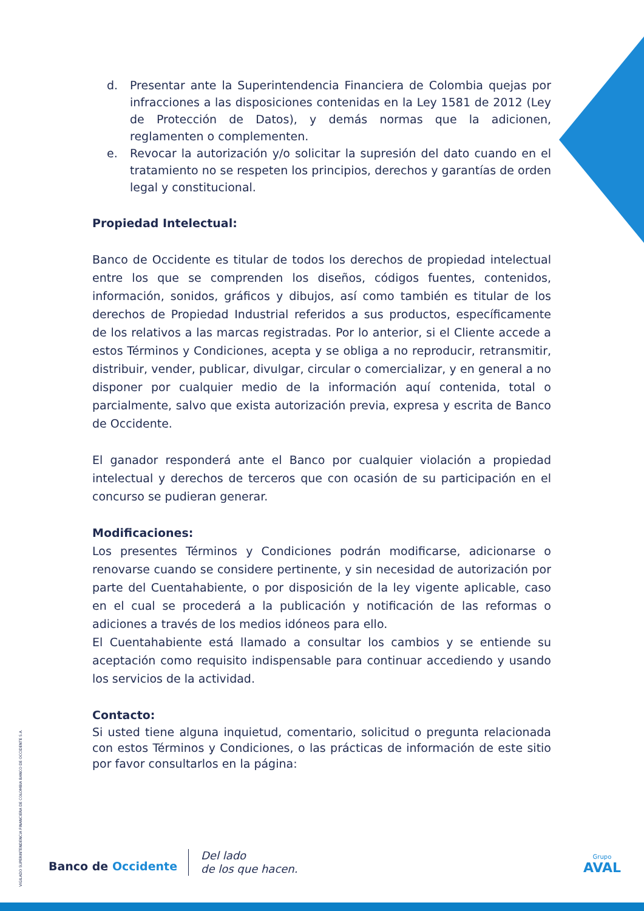d. Presentar ante la Superintendencia Financiera de Colombia quejas por infracciones a las disposiciones contenidas en la Ley 1581 de 2012 (Ley de Protección de Datos), y demás normas que la adicionen, reglamenten o complementen.
e. Revocar la autorización y/o solicitar la supresión del dato cuando en el tratamiento no se respeten los principios, derechos y garantías de orden legal y constitucional.
Propiedad Intelectual:
Banco de Occidente es titular de todos los derechos de propiedad intelectual entre los que se comprenden los diseños, códigos fuentes, contenidos, información, sonidos, gráficos y dibujos, así como también es titular de los derechos de Propiedad Industrial referidos a sus productos, específicamente de los relativos a las marcas registradas. Por lo anterior, si el Cliente accede a estos Términos y Condiciones, acepta y se obliga a no reproducir, retransmitir, distribuir, vender, publicar, divulgar, circular o comercializar, y en general a no disponer por cualquier medio de la información aquí contenida, total o parcialmente, salvo que exista autorización previa, expresa y escrita de Banco de Occidente.
El ganador responderá ante el Banco por cualquier violación a propiedad intelectual y derechos de terceros que con ocasión de su participación en el concurso se pudieran generar.
Modificaciones:
Los presentes Términos y Condiciones podrán modificarse, adicionarse o renovarse cuando se considere pertinente, y sin necesidad de autorización por parte del Cuentahabiente, o por disposición de la ley vigente aplicable, caso en el cual se procederá a la publicación y notificación de las reformas o adiciones a través de los medios idóneos para ello.
El Cuentahabiente está llamado a consultar los cambios y se entiende su aceptación como requisito indispensable para continuar accediendo y usando los servicios de la actividad.
Contacto:
Si usted tiene alguna inquietud, comentario, solicitud o pregunta relacionada con estos Términos y Condiciones, o las prácticas de información de este sitio por favor consultarlos en la página:
VIGILADO SUPERINTENDENCIA FINANCIERA DE COLOMBIA BANCO DE OCCIDENTE S.A.
Banco de Occidente
Del lado
de los que hacen.
Grupo
AVAL